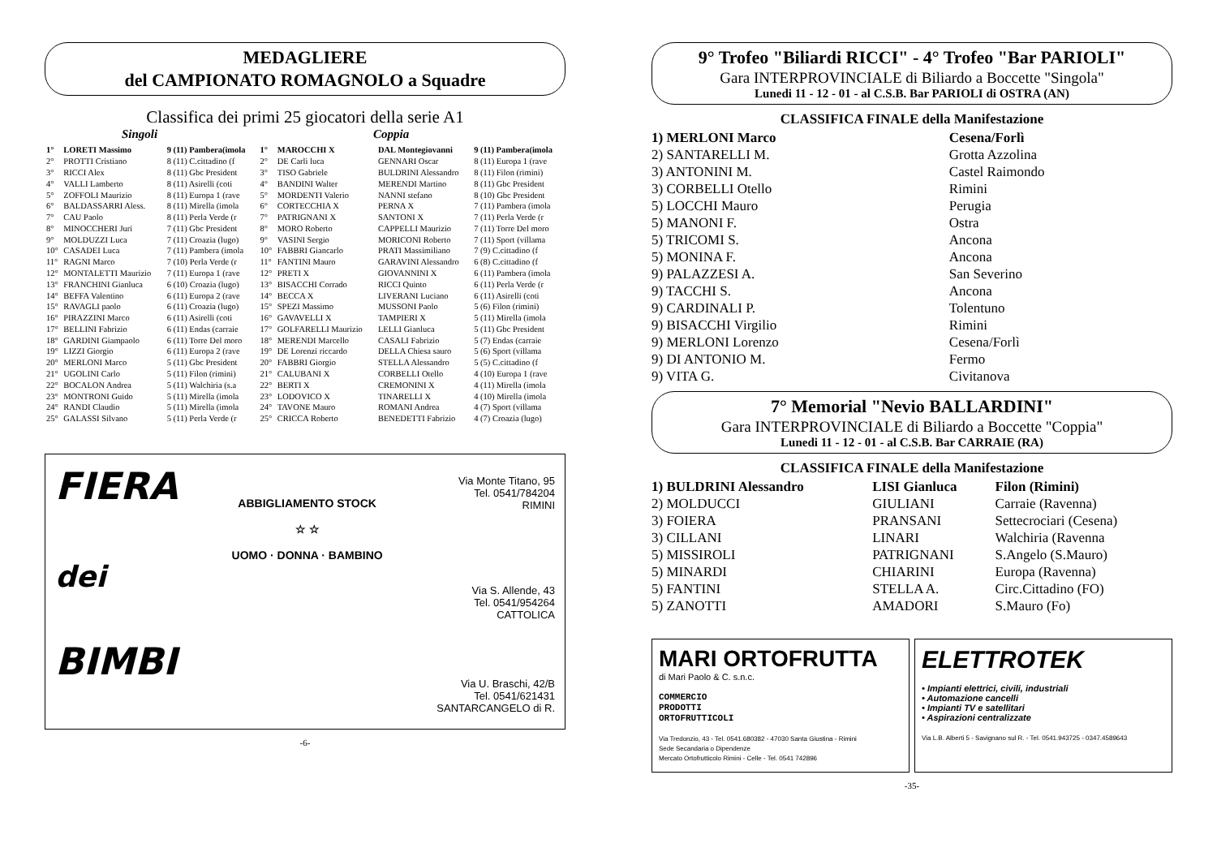MEDAGLIERE
del CAMPIONATO ROMAGNOLO a Squadre
Classifica dei primi 25 giocatori della serie A1
Singoli Coppia
| 1° | LORETI Massimo | 9 (11) Pambera(imola | 1° | MAROCCHI X | DAL Montegiovanni | 9 (11) Pambera(imola |
| 2° | PROTTI Cristiano | 8 (11) C.cittadino (f | 2° | DE Carli luca | GENNARI Oscar | 8 (11) Europa 1 (rave |
| 3° | RICCI Alex | 8 (11) Gbc President | 3° | TISO Gabriele | BULDRINI Alessandro | 8 (11) Filon (rimini) |
| 4° | VALLI Lamberto | 8 (11) Asirelli (coti | 4° | BANDINI Walter | MERENDI Martino | 8 (11) Gbc President |
| 5° | ZOFFOLI Maurizio | 8 (11) Europa 1 (rave | 5° | MORDENTI Valerio | NANNI stefano | 8 (10) Gbc President |
| 6° | BALDASSARRI Aless. | 8 (11) Mirella (imola | 6° | CORTECCHIA X | PERNA X | 7 (11) Pambera (imola |
| 7° | CAU Paolo | 8 (11) Perla Verde (r | 7° | PATRIGNANI X | SANTONI X | 7 (11) Perla Verde (r |
| 8° | MINOCCHERI Juri | 7 (11) Gbc President | 8° | MORO Roberto | CAPPELLI Maurizio | 7 (11) Torre Del moro |
| 9° | MOLDUZZI Luca | 7 (11) Croazia (lugo) | 9° | VASINI Sergio | MORICONI Roberto | 7 (11) Sport (villama |
| 10° | CASADEI Luca | 7 (11) Pambera (imola | 10° | FABBRI Giancarlo | PRATI Massimiliano | 7 (9) C.cittadino (f |
| 11° | RAGNI Marco | 7 (10) Perla Verde (r | 11° | FANTINI Mauro | GARAVINI Alessandro | 6 (8) C.cittadino (f |
| 12° | MONTALETTI Maurizio | 7 (11) Europa 1 (rave | 12° | PRETI X | GIOVANNINI X | 6 (11) Pambera (imola |
| 13° | FRANCHINI Gianluca | 6 (10) Croazia (lugo) | 13° | BISACCHI Corrado | RICCI Quinto | 6 (11) Perla Verde (r |
| 14° | BEFFA Valentino | 6 (11) Europa 2 (rave | 14° | BECCA X | LIVERANI Luciano | 6 (11) Asirelli (coti |
| 15° | RAVAGLI paolo | 6 (11) Croazia (lugo) | 15° | SPEZI Massimo | MUSSONI Paolo | 5 (6) Filon (rimini) |
| 16° | PIRAZZINI Marco | 6 (11) Asirelli (coti | 16° | GAVAVELLI X | TAMPIERI X | 5 (11) Mirella (imola |
| 17° | BELLINI Fabrizio | 6 (11) Endas (carraie | 17° | GOLFARELLI Maurizio | LELLI Gianluca | 5 (11) Gbc President |
| 18° | GARDINI Giampaolo | 6 (11) Torre Del moro | 18° | MERENDI Marcello | CASALI Fabrizio | 5 (7) Endas (carraie |
| 19° | LIZZI Giorgio | 6 (11) Europa 2 (rave | 19° | DE Lorenzi riccardo | DELLA Chiesa sauro | 5 (6) Sport (villama |
| 20° | MERLONI Marco | 5 (11) Gbc President | 20° | FABBRI Giorgio | STELLA Alessandro | 5 (5) C.cittadino (f |
| 21° | UGOLINI Carlo | 5 (11) Filon (rimini) | 21° | CALUBANI X | CORBELLI Otello | 4 (10) Europa 1 (rave |
| 22° | BOCALON Andrea | 5 (11) Walchiria (s.a | 22° | BERTI X | CREMONINI X | 4 (11) Mirella (imola |
| 23° | MONTRONI Guido | 5 (11) Mirella (imola | 23° | LODOVICO X | TINARELLI X | 4 (10) Mirella (imola |
| 24° | RANDI Claudio | 5 (11) Mirella (imola | 24° | TAVONE Mauro | ROMANI Andrea | 4 (7) Sport (villama |
| 25° | GALASSI Silvano | 5 (11) Perla Verde (r | 25° | CRICCA Roberto | BENEDETTI Fabrizio | 4 (7) Croazia (lugo) |
FIERA
dei
BIMBI
ABBIGLIAMENTO STOCK
☆ ☆
UOMO · DONNA · BAMBINO
Via Monte Titano, 95
Tel. 0541/784204
RIMINI
Via S. Allende, 43
Tel. 0541/954264
CATTOLICA
Via U. Braschi, 42/B
Tel. 0541/621431
SANTARCANGELO di R.
-6-
9° Trofeo "Biliardi RICCI" - 4° Trofeo "Bar PARIOLI"
Gara INTERPROVINCIALE di Biliardo a Boccette "Singola"
Lunedi 11 - 12 - 01 - al C.S.B. Bar PARIOLI di OSTRA (AN)
CLASSIFICA FINALE della Manifestazione
| 1) MERLONI Marco | Cesena/Forlì |
| 2) SANTARELLI M. | Grotta Azzolina |
| 3) ANTONINI M. | Castel Raimondo |
| 3) CORBELLI Otello | Rimini |
| 5) LOCCHI Mauro | Perugia |
| 5) MANONI F. | Ostra |
| 5) TRICOMI S. | Ancona |
| 5) MONINA F. | Ancona |
| 9) PALAZZESI A. | San Severino |
| 9) TACCHI S. | Ancona |
| 9) CARDINALI P. | Tolentuno |
| 9) BISACCHI Virgilio | Rimini |
| 9) MERLONI Lorenzo | Cesena/Forlì |
| 9) DI ANTONIO M. | Fermo |
| 9) VITA G. | Civitanova |
7° Memorial "Nevio BALLARDINI"
Gara INTERPROVINCIALE di Biliardo a Boccette "Coppia"
Lunedi 11 - 12 - 01 - al C.S.B. Bar CARRAIE (RA)
CLASSIFICA FINALE della Manifestazione
| 1) BULDRINI Alessandro | LISI Gianluca | Filon (Rimini) |
| 2) MOLDUCCI | GIULIANI | Carraie (Ravenna) |
| 3) FOIERA | PRANSANI | Settecrociari (Cesena) |
| 3) CILLANI | LINARI | Walchiria (Ravenna |
| 5) MISSIROLI | PATRIGNANI | S.Angelo (S.Mauro) |
| 5) MINARDI | CHIARINI | Europa (Ravenna) |
| 5) FANTINI | STELLA A. | Circ.Cittadino (FO) |
| 5) ZANOTTI | AMADORI | S.Mauro (Fo) |
MARI ORTOFRUTTA
di Mari Paolo & C. s.n.c.
COMMERCIO
PRODOTTI
ORTOFRUTTICOLI
Via Tredonzio, 43 - Tel. 0541.680382 - 47030 Santa Giustina - Rimini
Sede Secandaria o Dipendenze
Mercato Ortofrutticolo Rimini - Celle - Tel. 0541 742896
ELETTROTEK
• Impianti elettrici, civili, industriali
• Automazione cancelli
• Impianti TV e satellitari
• Aspirazioni centralizzate
Via L.B. Alberti 5 - Savignano sul R. - Tel. 0541.943725 - 0347.4589643
-35-